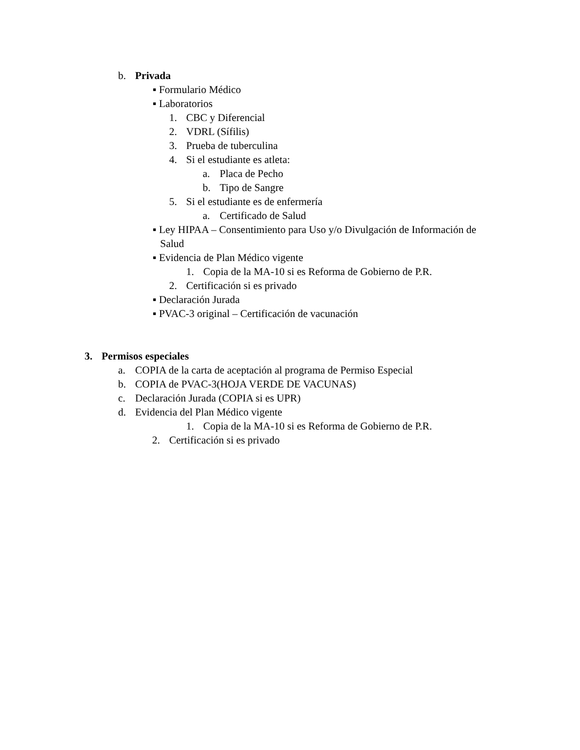b. Privada
▪ Formulario Médico
▪ Laboratorios
1. CBC y Diferencial
2. VDRL (Sífilis)
3. Prueba de tuberculina
4. Si el estudiante es atleta:
a. Placa de Pecho
b. Tipo de Sangre
5. Si el estudiante es de enfermería
a. Certificado de Salud
▪ Ley HIPAA – Consentimiento para Uso y/o Divulgación de Información de
Salud
▪ Evidencia de Plan Médico vigente
1. Copia de la MA-10 si es Reforma de Gobierno de P.R.
2. Certificación si es privado
▪ Declaración Jurada
▪ PVAC-3 original – Certificación de vacunación
3. Permisos especiales
a. COPIA de la carta de aceptación al programa de Permiso Especial
b. COPIA de PVAC-3(HOJA VERDE DE VACUNAS)
c. Declaración Jurada (COPIA si es UPR)
d. Evidencia del Plan Médico vigente
1. Copia de la MA-10 si es Reforma de Gobierno de P.R.
2. Certificación si es privado